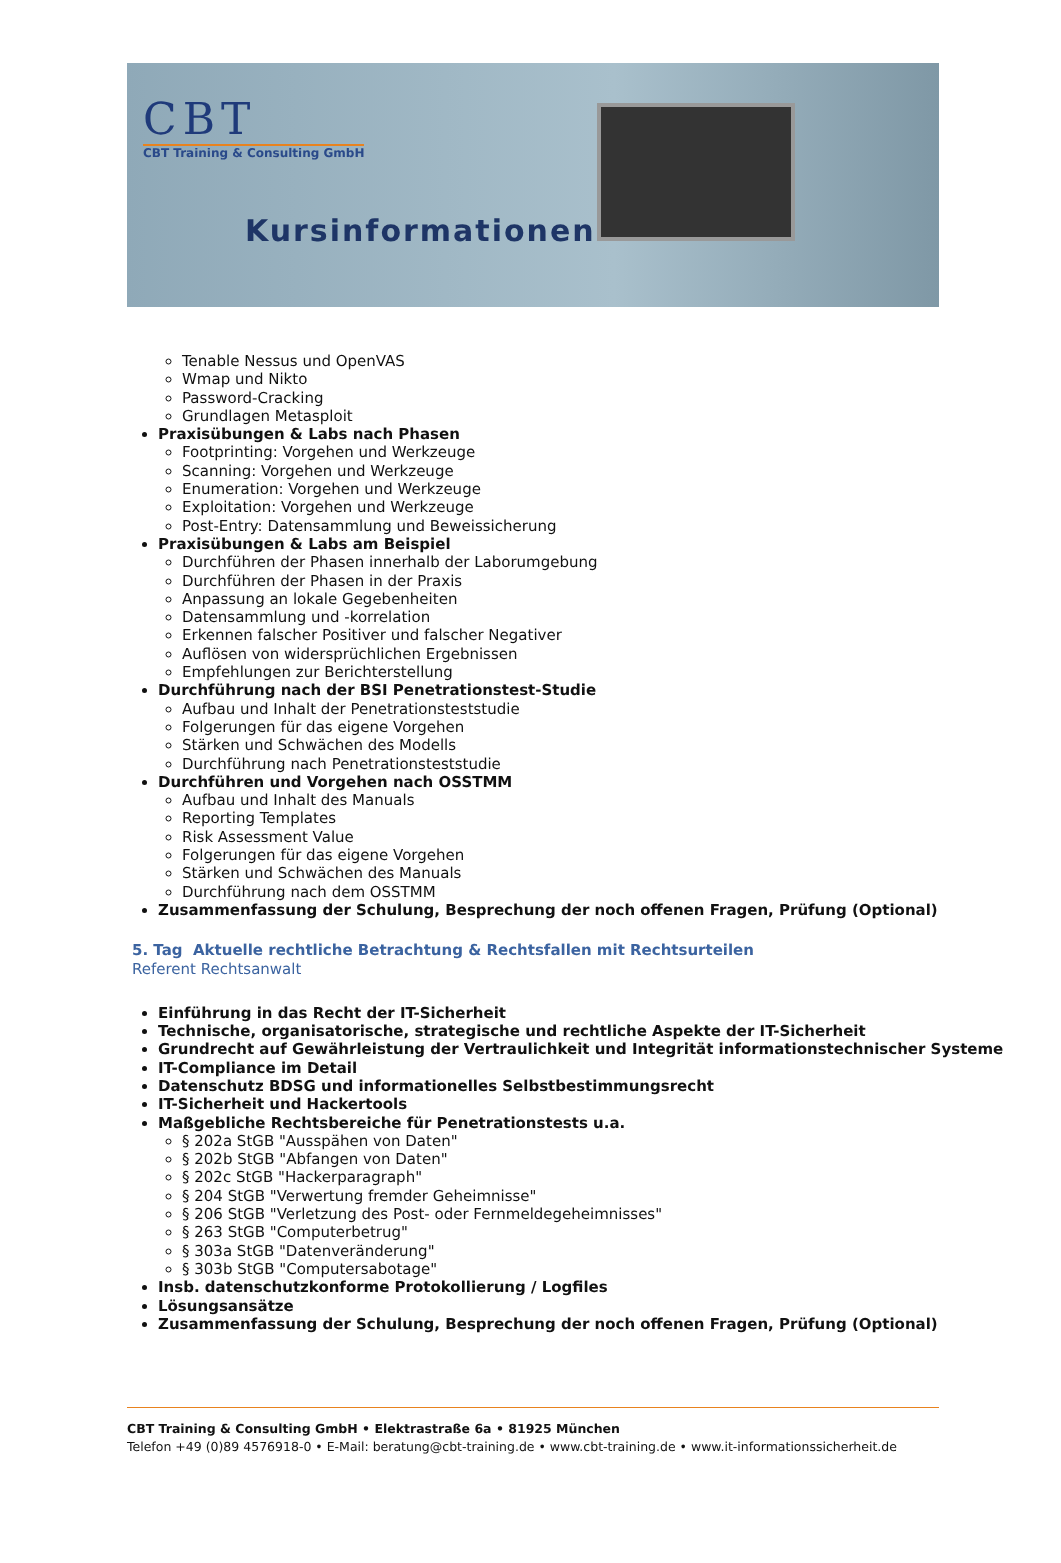CBT
CBT Training & Consulting GmbH
Kursinformationen
Tenable Nessus und OpenVAS
Wmap und Nikto
Password-Cracking
Grundlagen Metasploit
Praxisübungen & Labs nach Phasen
Footprinting: Vorgehen und Werkzeuge
Scanning: Vorgehen und Werkzeuge
Enumeration: Vorgehen und Werkzeuge
Exploitation: Vorgehen und Werkzeuge
Post-Entry: Datensammlung und Beweissicherung
Praxisübungen & Labs am Beispiel
Durchführen der Phasen innerhalb der Laborumgebung
Durchführen der Phasen in der Praxis
Anpassung an lokale Gegebenheiten
Datensammlung und -korrelation
Erkennen falscher Positiver und falscher Negativer
Auflösen von widersprüchlichen Ergebnissen
Empfehlungen zur Berichterstellung
Durchführung nach der BSI Penetrationstest-Studie
Aufbau und Inhalt der Penetrationsteststudie
Folgerungen für das eigene Vorgehen
Stärken und Schwächen des Modells
Durchführung nach Penetrationsteststudie
Durchführen und Vorgehen nach OSSTMM
Aufbau und Inhalt des Manuals
Reporting Templates
Risk Assessment Value
Folgerungen für das eigene Vorgehen
Stärken und Schwächen des Manuals
Durchführung nach dem OSSTMM
Zusammenfassung der Schulung, Besprechung der noch offenen Fragen, Prüfung (Optional)
5. Tag Aktuelle rechtliche Betrachtung & Rechtsfallen mit Rechtsurteilen
Referent Rechtsanwalt
Einführung in das Recht der IT-Sicherheit
Technische, organisatorische, strategische und rechtliche Aspekte der IT-Sicherheit
Grundrecht auf Gewährleistung der Vertraulichkeit und Integrität informationstechnischer Systeme
IT-Compliance im Detail
Datenschutz BDSG und informationelles Selbstbestimmungsrecht
IT-Sicherheit und Hackertools
Maßgebliche Rechtsbereiche für Penetrationstests u.a.
§ 202a StGB "Ausspähen von Daten"
§ 202b StGB "Abfangen von Daten"
§ 202c StGB "Hackerparagraph"
§ 204 StGB "Verwertung fremder Geheimnisse"
§ 206 StGB "Verletzung des Post- oder Fernmeldegeheimnisses"
§ 263 StGB "Computerbetrug"
§ 303a StGB "Datenveränderung"
§ 303b StGB "Computersabotage"
Insb. datenschutzkonforme Protokollierung / Logfiles
Lösungsansätze
Zusammenfassung der Schulung, Besprechung der noch offenen Fragen, Prüfung (Optional)
CBT Training & Consulting GmbH • Elektrastraße 6a • 81925 München
Telefon +49 (0)89 4576918-0 • E-Mail: beratung@cbt-training.de • www.cbt-training.de • www.it-informationssicherheit.de